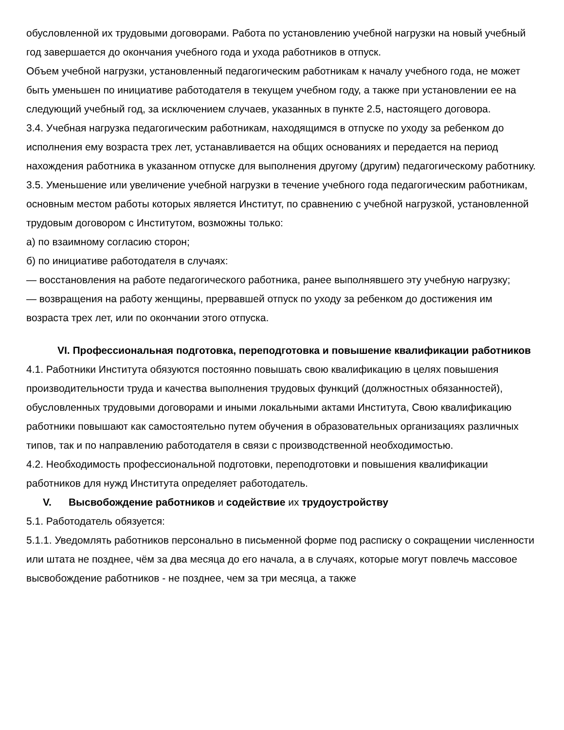обусловленной их трудовыми договорами. Работа по установлению учебной нагрузки на новый учебный год завершается до окончания учебного года и ухода работников в отпуск.
Объем учебной нагрузки, установленный педагогическим работникам к началу учебного года, не может быть уменьшен по инициативе работодателя в текущем учебном году, а также при установлении ее на следующий учебный год, за исключением случаев, указанных в пункте 2.5, настоящего договора.
3.4. Учебная нагрузка педагогическим работникам, находящимся в отпуске по уходу за ребенком до исполнения ему возраста трех лет, устанавливается на общих основаниях и передается на период нахождения работника в указанном отпуске для выполнения другому (другим) педагогическому работнику.
3.5. Уменьшение или увеличение учебной нагрузки в течение учебного года педагогическим работникам, основным местом работы которых является Институт, по сравнению с учебной нагрузкой, установленной трудовым договором с Институтом, возможны только:
а) по взаимному согласию сторон;
б) по инициативе работодателя в случаях:
— восстановления на работе педагогического работника, ранее выполнявшего эту учебную нагрузку;
— возвращения на работу женщины, прервавшей отпуск по уходу за ребенком до достижения им возраста трех лет, или по окончании этого отпуска.
VI. Профессиональная подготовка, переподготовка и повышение квалификации работников
4.1. Работники Института обязуются постоянно повышать свою квалификацию в целях повышения производительности труда и качества выполнения трудовых функций (должностных обязанностей), обусловленных трудовыми договорами и иными локальными актами Института, Свою квалификацию работники повышают как самостоятельно путем обучения в образовательных организациях различных типов, так и по направлению работодателя в связи с производственной необходимостью.
4.2. Необходимость профессиональной подготовки, переподготовки и повышения квалификации работников для нужд Института определяет работодатель.
V. Высвобождение работников и содействие их трудоустройству
5.1. Работодатель обязуется:
5.1.1. Уведомлять работников персонально в письменной форме под расписку о сокращении численности или штата не позднее, чём за два месяца до его начала, а в случаях, которые могут повлечь массовое высвобождение работников - не позднее, чем за три месяца, а также